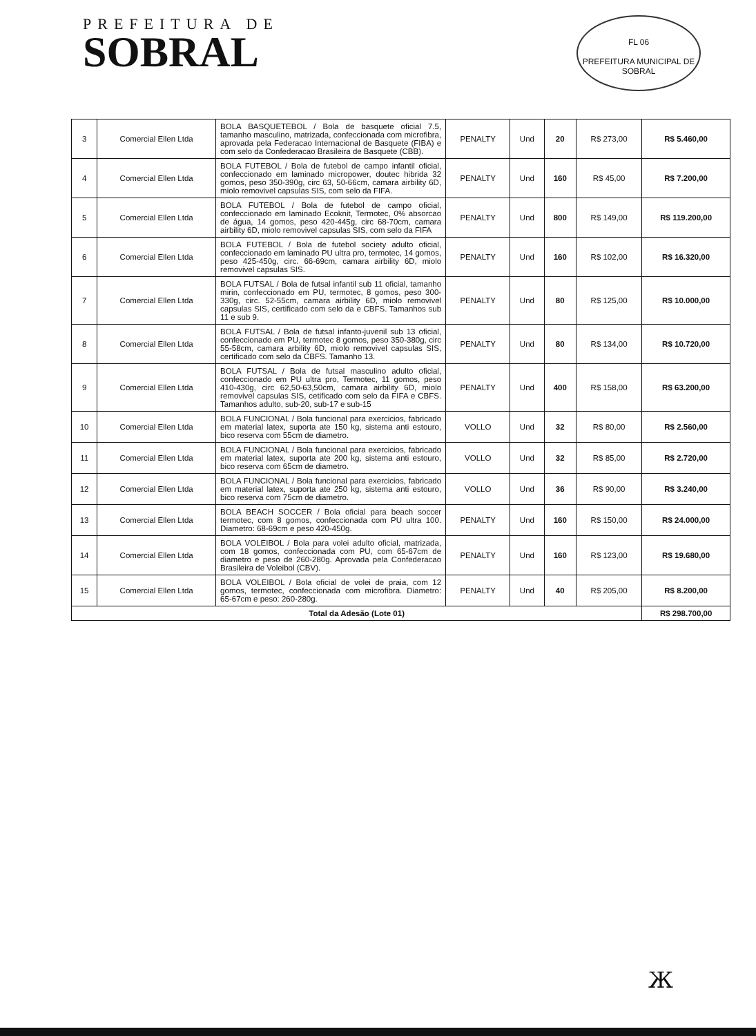PREFEITURA DE
SOBRAL
FL 06
PREFEITURA MUNICIPAL DE SOBRAL
| 3 | Comercial Ellen Ltda | BOLA BASQUETEBOL / Bola de basquete oficial 7.5, tamanho masculino, matrizada, confeccionada com microfibra, aprovada pela Federacao Internacional de Basquete (FIBA) e com selo da Confederacao Brasileira de Basquete (CBB). | PENALTY | Und | 20 | R$ 273,00 | R$ 5.460,00 |
| 4 | Comercial Ellen Ltda | BOLA FUTEBOL / Bola de futebol de campo infantil oficial, confeccionado em laminado micropower, doutec hibrida 32 gomos, peso 350-390g, circ 63, 50-66cm, camara airbility 6D, miolo removivel capsulas SIS, com selo da FIFA. | PENALTY | Und | 160 | R$ 45,00 | R$ 7.200,00 |
| 5 | Comercial Ellen Ltda | BOLA FUTEBOL / Bola de futebol de campo oficial, confeccionado em laminado Ecoknit, Termotec, 0% absorcao de água, 14 gomos, peso 420-445g, circ 68-70cm, camara airbility 6D, miolo removivel capsulas SIS, com selo da FIFA | PENALTY | Und | 800 | R$ 149,00 | R$ 119.200,00 |
| 6 | Comercial Ellen Ltda | BOLA FUTEBOL / Bola de futebol society adulto oficial, confeccionado em laminado PU ultra pro, termotec, 14 gomos, peso 425-450g, circ. 66-69cm, camara airbility 6D, miolo removivel capsulas SIS. | PENALTY | Und | 160 | R$ 102,00 | R$ 16.320,00 |
| 7 | Comercial Ellen Ltda | BOLA FUTSAL / Bola de futsal infantil sub 11 oficial, tamanho mirin, confeccionado em PU, termotec, 8 gomos, peso 300-330g, circ. 52-55cm, camara airbility 6D, miolo removivel capsulas SIS, certificado com selo da e CBFS. Tamanhos sub 11 e sub 9. | PENALTY | Und | 80 | R$ 125,00 | R$ 10.000,00 |
| 8 | Comercial Ellen Ltda | BOLA FUTSAL / Bola de futsal infanto-juvenil sub 13 oficial, confeccionado em PU, termotec 8 gomos, peso 350-380g, circ 55-58cm, camara arbility 6D, miolo removivel capsulas SIS, certificado com selo da CBFS. Tamanho 13. | PENALTY | Und | 80 | R$ 134,00 | R$ 10.720,00 |
| 9 | Comercial Ellen Ltda | BOLA FUTSAL / Bola de futsal masculino adulto oficial, confeccionado em PU ultra pro, Termotec, 11 gomos, peso 410-430g, circ 62,50-63,50cm, camara airbility 6D, miolo removivel capsulas SIS, cetificado com selo da FIFA e CBFS. Tamanhos adulto, sub-20, sub-17 e sub-15 | PENALTY | Und | 400 | R$ 158,00 | R$ 63.200,00 |
| 10 | Comercial Ellen Ltda | BOLA FUNCIONAL / Bola funcional para exercicios, fabricado em material latex, suporta ate 150 kg, sistema anti estouro, bico reserva com 55cm de diametro. | VOLLO | Und | 32 | R$ 80,00 | R$ 2.560,00 |
| 11 | Comercial Ellen Ltda | BOLA FUNCIONAL / Bola funcional para exercicios, fabricado em material latex, suporta ate 200 kg, sistema anti estouro, bico reserva com 65cm de diametro. | VOLLO | Und | 32 | R$ 85,00 | R$ 2.720,00 |
| 12 | Comercial Ellen Ltda | BOLA FUNCIONAL / Bola funcional para exercicios, fabricado em material latex, suporta ate 250 kg, sistema anti estouro, bico reserva com 75cm de diametro. | VOLLO | Und | 36 | R$ 90,00 | R$ 3.240,00 |
| 13 | Comercial Ellen Ltda | BOLA BEACH SOCCER / Bola oficial para beach soccer termotec, com 8 gomos, confeccionada com PU ultra 100. Diametro: 68-69cm e peso 420-450g. | PENALTY | Und | 160 | R$ 150,00 | R$ 24.000,00 |
| 14 | Comercial Ellen Ltda | BOLA VOLEIBOL / Bola para volei adulto oficial, matrizada, com 18 gomos, confeccionada com PU, com 65-67cm de diametro e peso de 260-280g. Aprovada pela Confederacao Brasileira de Voleibol (CBV). | PENALTY | Und | 160 | R$ 123,00 | R$ 19.680,00 |
| 15 | Comercial Ellen Ltda | BOLA VOLEIBOL / Bola oficial de volei de praia, com 12 gomos, termotec, confeccionada com microfibra. Diametro: 65-67cm e peso: 260-280g. | PENALTY | Und | 40 | R$ 205,00 | R$ 8.200,00 |
| Total da Adesão (Lote 01) | | | | | | | R$ 298.700,00 |
Ж